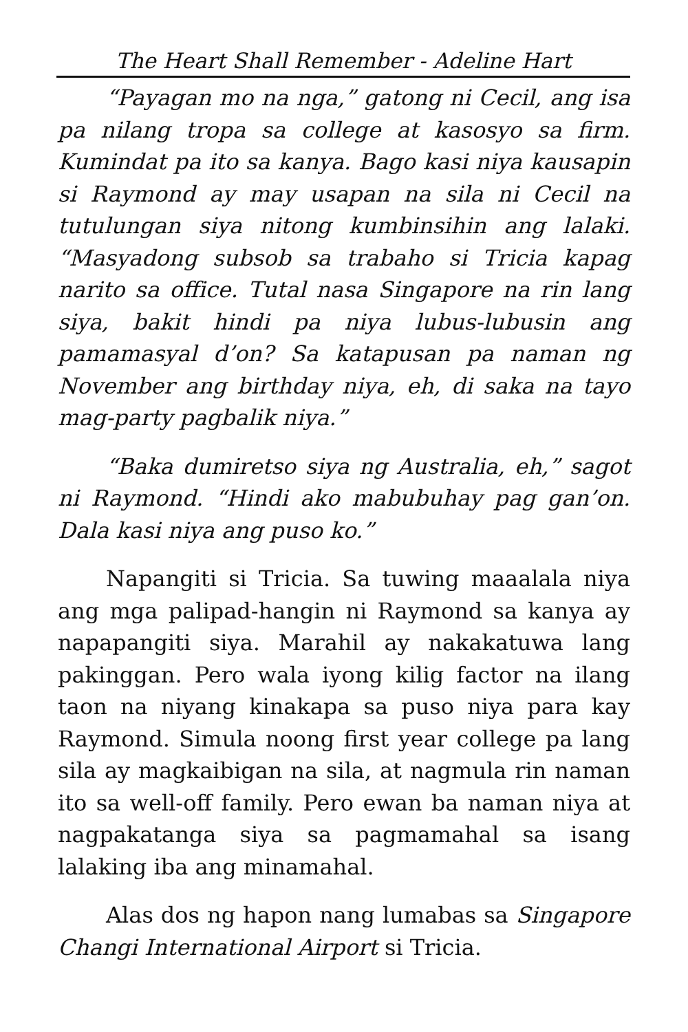The Heart Shall Remember - Adeline Hart
“Payagan mo na nga,” gatong ni Cecil, ang isa pa nilang tropa sa college at kasosyo sa firm. Kumindat pa ito sa kanya. Bago kasi niya kausapin si Raymond ay may usapan na sila ni Cecil na tutulungan siya nitong kumbinsihin ang lalaki. “Masyadong subsob sa trabaho si Tricia kapag narito sa office. Tutal nasa Singapore na rin lang siya, bakit hindi pa niya lubus-lubusin ang pamamasyal d’on? Sa katapusan pa naman ng November ang birthday niya, eh, di saka na tayo mag-party pagbalik niya.”
“Baka dumiretso siya ng Australia, eh,” sagot ni Raymond. “Hindi ako mabubuhay pag gan’on. Dala kasi niya ang puso ko.”
Napangiti si Tricia. Sa tuwing maaalala niya ang mga palipad-hangin ni Raymond sa kanya ay napapangiti siya. Marahil ay nakakatuwa lang pakinggan. Pero wala iyong kilig factor na ilang taon na niyang kinakapa sa puso niya para kay Raymond. Simula noong first year college pa lang sila ay magkaibigan na sila, at nagmula rin naman ito sa well-off family. Pero ewan ba naman niya at nagpakatanga siya sa pagmamahal sa isang lalaking iba ang minamahal.
Alas dos ng hapon nang lumabas sa Singapore Changi International Airport si Tricia.